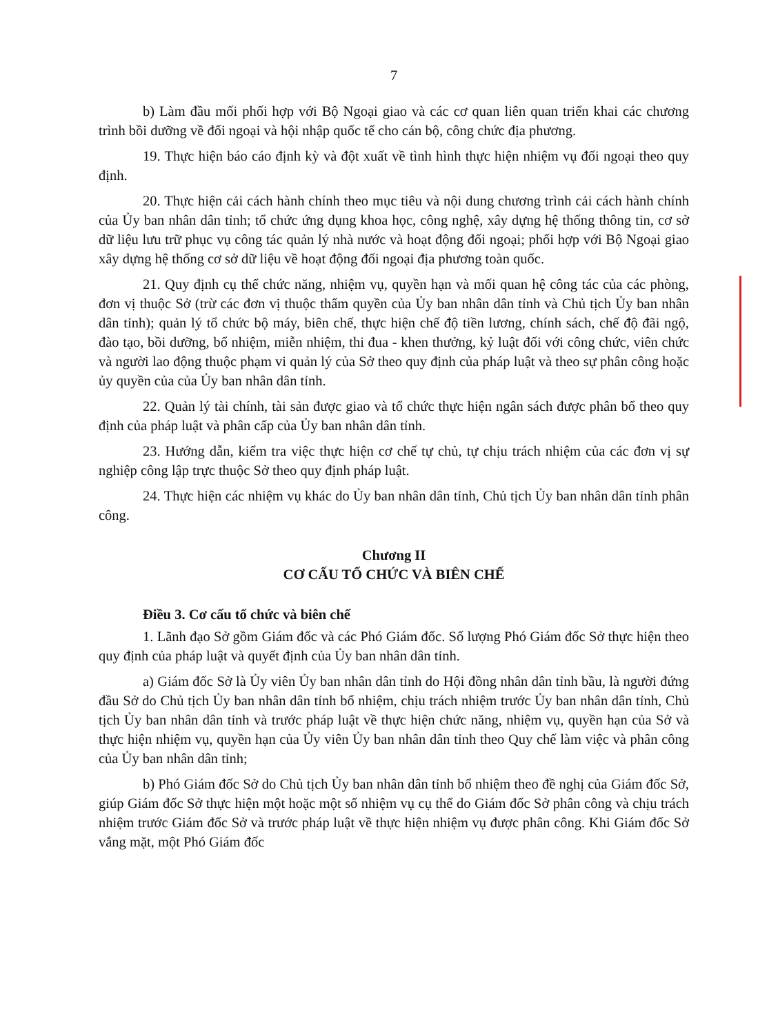7
b) Làm đầu mối phối hợp với Bộ Ngoại giao và các cơ quan liên quan triển khai các chương trình bồi dưỡng về đối ngoại và hội nhập quốc tế cho cán bộ, công chức địa phương.
19. Thực hiện báo cáo định kỳ và đột xuất về tình hình thực hiện nhiệm vụ đối ngoại theo quy định.
20. Thực hiện cải cách hành chính theo mục tiêu và nội dung chương trình cải cách hành chính của Ủy ban nhân dân tỉnh; tổ chức ứng dụng khoa học, công nghệ, xây dựng hệ thống thông tin, cơ sở dữ liệu lưu trữ phục vụ công tác quản lý nhà nước và hoạt động đối ngoại; phối hợp với Bộ Ngoại giao xây dựng hệ thống cơ sở dữ liệu về hoạt động đối ngoại địa phương toàn quốc.
21. Quy định cụ thể chức năng, nhiệm vụ, quyền hạn và mối quan hệ công tác của các phòng, đơn vị thuộc Sở (trừ các đơn vị thuộc thẩm quyền của Ủy ban nhân dân tỉnh và Chủ tịch Ủy ban nhân dân tỉnh); quản lý tổ chức bộ máy, biên chế, thực hiện chế độ tiền lương, chính sách, chế độ đãi ngộ, đào tạo, bồi dưỡng, bổ nhiệm, miễn nhiệm, thi đua - khen thưởng, kỷ luật đối với công chức, viên chức và người lao động thuộc phạm vi quản lý của Sở theo quy định của pháp luật và theo sự phân công hoặc ủy quyền của của Ủy ban nhân dân tỉnh.
22. Quản lý tài chính, tài sản được giao và tổ chức thực hiện ngân sách được phân bổ theo quy định của pháp luật và phân cấp của Ủy ban nhân dân tỉnh.
23. Hướng dẫn, kiểm tra việc thực hiện cơ chế tự chủ, tự chịu trách nhiệm của các đơn vị sự nghiệp công lập trực thuộc Sở theo quy định pháp luật.
24. Thực hiện các nhiệm vụ khác do Ủy ban nhân dân tỉnh, Chủ tịch Ủy ban nhân dân tỉnh phân công.
Chương II
CƠ CẤU TỔ CHỨC VÀ BIÊN CHẾ
Điều 3. Cơ cấu tổ chức và biên chế
1. Lãnh đạo Sở gồm Giám đốc và các Phó Giám đốc. Số lượng Phó Giám đốc Sở thực hiện theo quy định của pháp luật và quyết định của Ủy ban nhân dân tỉnh.
a) Giám đốc Sở là Ủy viên Ủy ban nhân dân tỉnh do Hội đồng nhân dân tỉnh bầu, là người đứng đầu Sở do Chủ tịch Ủy ban nhân dân tỉnh bổ nhiệm, chịu trách nhiệm trước Ủy ban nhân dân tỉnh, Chủ tịch Ủy ban nhân dân tỉnh và trước pháp luật về thực hiện chức năng, nhiệm vụ, quyền hạn của Sở và thực hiện nhiệm vụ, quyền hạn của Ủy viên Ủy ban nhân dân tỉnh theo Quy chế làm việc và phân công của Ủy ban nhân dân tỉnh;
b) Phó Giám đốc Sở do Chủ tịch Ủy ban nhân dân tỉnh bổ nhiệm theo đề nghị của Giám đốc Sở, giúp Giám đốc Sở thực hiện một hoặc một số nhiệm vụ cụ thể do Giám đốc Sở phân công và chịu trách nhiệm trước Giám đốc Sở và trước pháp luật về thực hiện nhiệm vụ được phân công. Khi Giám đốc Sở vắng mặt, một Phó Giám đốc